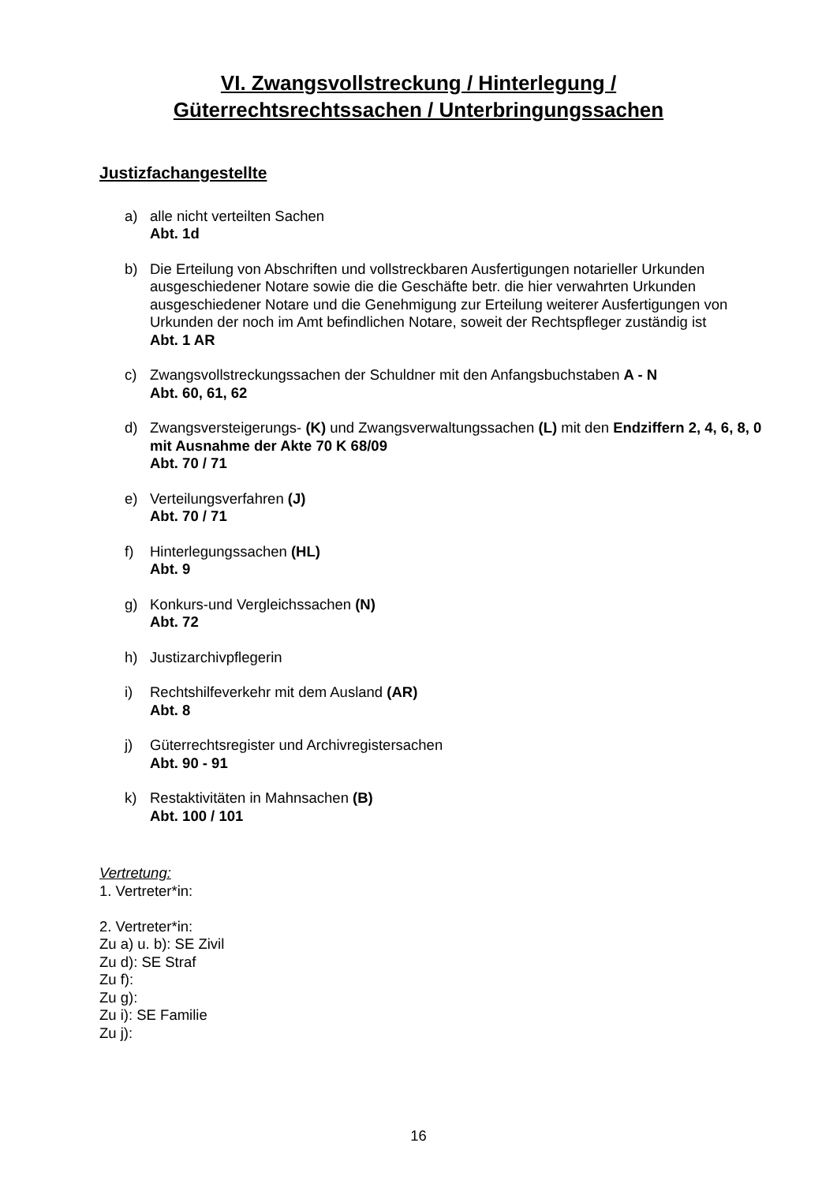VI. Zwangsvollstreckung / Hinterlegung /
Güterrechtsrechtssachen / Unterbringungssachen
Justizfachangestellte
a) alle nicht verteilten Sachen
Abt. 1d
b) Die Erteilung von Abschriften und vollstreckbaren Ausfertigungen notarieller Urkunden ausgeschiedener Notare sowie die die Geschäfte betr. die hier verwahrten Urkunden ausgeschiedener Notare und die Genehmigung zur Erteilung weiterer Ausfertigungen von Urkunden der noch im Amt befindlichen Notare, soweit der Rechtspfleger zuständig ist
Abt. 1 AR
c) Zwangsvollstreckungssachen der Schuldner mit den Anfangsbuchstaben A - N
Abt. 60, 61, 62
d) Zwangsversteigerungs- (K) und Zwangsverwaltungssachen (L) mit den Endziffern 2, 4, 6, 8, 0 mit Ausnahme der Akte 70 K 68/09
Abt. 70 / 71
e) Verteilungsverfahren (J)
Abt. 70 / 71
f) Hinterlegungssachen (HL)
Abt. 9
g) Konkurs-und Vergleichssachen (N)
Abt. 72
h) Justizarchivpflegerin
i) Rechtshilfeverkehr mit dem Ausland (AR)
Abt. 8
j) Güterrechtsregister und Archivregistersachen
Abt. 90 - 91
k) Restaktivitäten in Mahnsachen (B)
Abt. 100 / 101
Vertretung:
1. Vertreter*in:
2. Vertreter*in:
Zu a) u. b): SE Zivil
Zu d): SE Straf
Zu f):
Zu g):
Zu i): SE Familie
Zu j):
16